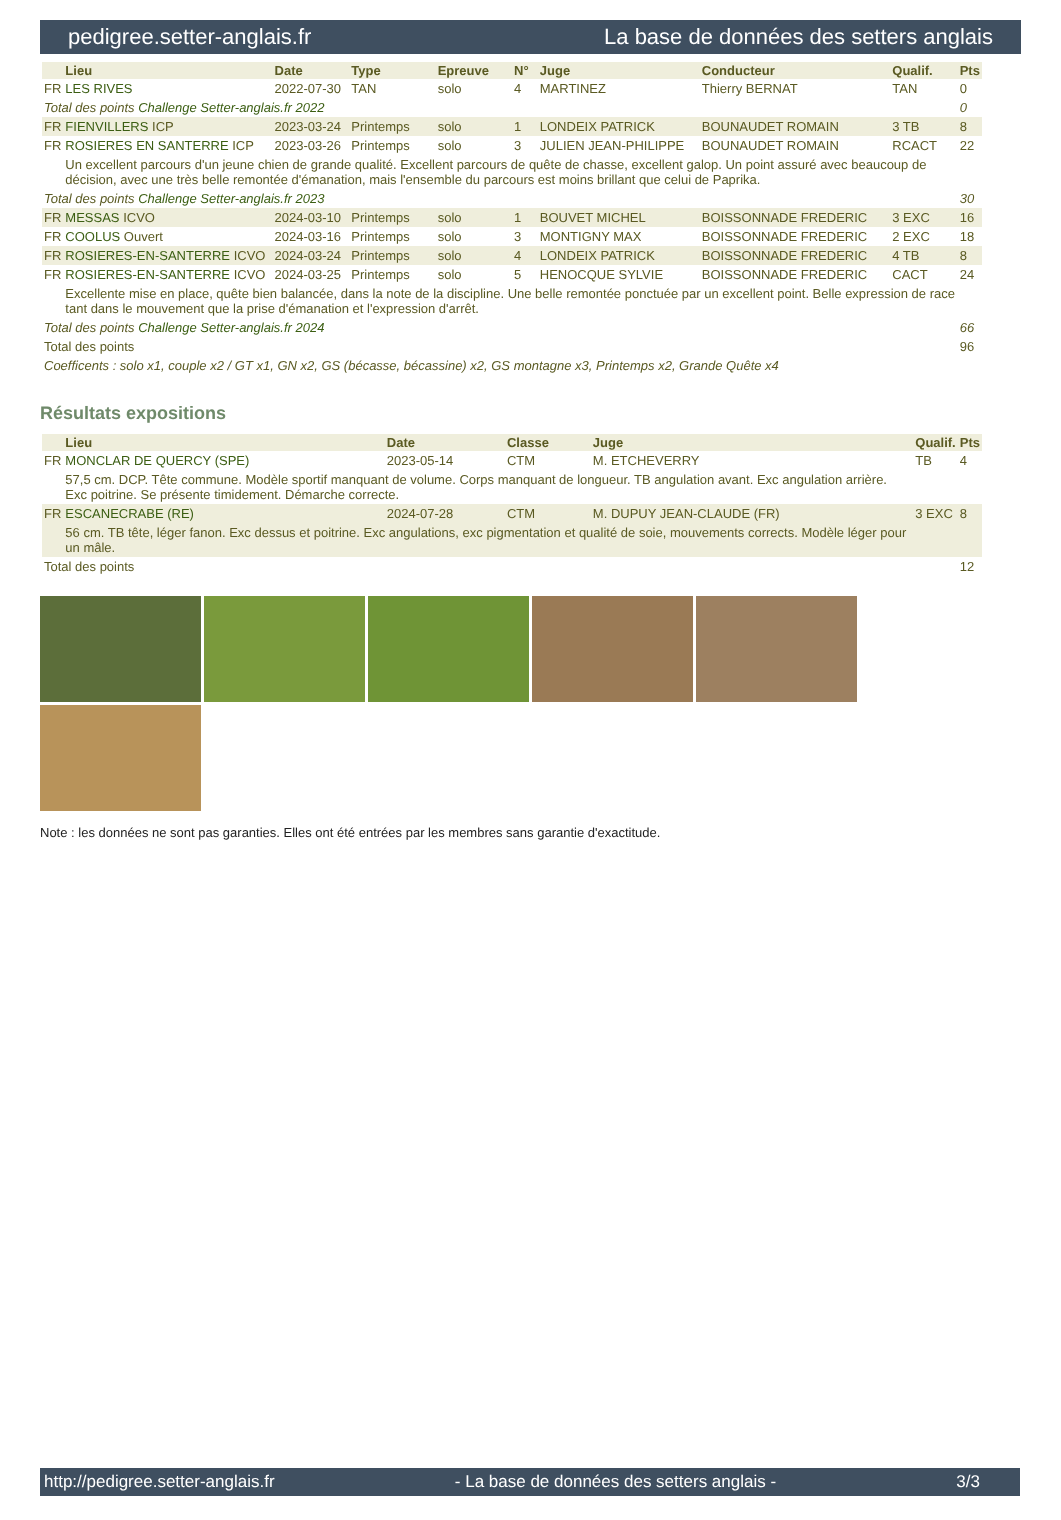pedigree.setter-anglais.fr La base de données des setters anglais
| | Lieu | Date | Type | Epreuve | N° | Juge | Conducteur | Qualif. | Pts |
| --- | --- | --- | --- | --- | --- | --- | --- | --- | --- |
| FR | LES RIVES | 2022-07-30 | TAN | solo | 4 | MARTINEZ | Thierry BERNAT | TAN | 0 |
| Total des points Challenge Setter-anglais.fr 2022 | | | | | | | | | 0 |
| FR | FIENVILLERS ICP | 2023-03-24 | Printemps | solo | 1 | LONDEIX PATRICK | BOUNAUDET ROMAIN | 3 TB | 8 |
| FR | ROSIERES EN SANTERRE ICP | 2023-03-26 | Printemps | solo | 3 | JULIEN JEAN-PHILIPPE | BOUNAUDET ROMAIN | RCACT | 22 |
| | Un excellent parcours d'un jeune chien de grande qualité. Excellent parcours de quête de chasse, excellent galop. Un point assuré avec beaucoup de décision, avec une très belle remontée d'émanation, mais l'ensemble du parcours est moins brillant que celui de Paprika. | | | | | | | | |
| Total des points Challenge Setter-anglais.fr 2023 | | | | | | | | | 30 |
| FR | MESSAS ICVO | 2024-03-10 | Printemps | solo | 1 | BOUVET MICHEL | BOISSONNADE FREDERIC | 3 EXC | 16 |
| FR | COOLUS Ouvert | 2024-03-16 | Printemps | solo | 3 | MONTIGNY MAX | BOISSONNADE FREDERIC | 2 EXC | 18 |
| FR | ROSIERES-EN-SANTERRE ICVO | 2024-03-24 | Printemps | solo | 4 | LONDEIX PATRICK | BOISSONNADE FREDERIC | 4 TB | 8 |
| FR | ROSIERES-EN-SANTERRE ICVO | 2024-03-25 | Printemps | solo | 5 | HENOCQUE SYLVIE | BOISSONNADE FREDERIC | CACT | 24 |
| | Excellente mise en place, quête bien balancée, dans la note de la discipline. Une belle remontée ponctuée par un excellent point. Belle expression de race tant dans le mouvement que la prise d'émanation et l'expression d'arrêt. | | | | | | | | |
| Total des points Challenge Setter-anglais.fr 2024 | | | | | | | | | 66 |
| Total des points | | | | | | | | | 96 |
| Coefficents : solo x1, couple x2 / GT x1, GN x2, GS (bécasse, bécassine) x2, GS montagne x3, Printemps x2, Grande Quête x4 | | | | | | | | | |
Résultats expositions
| | Lieu | Date | Classe | Juge | Qualif. | Pts |
| --- | --- | --- | --- | --- | --- | --- |
| FR | MONCLAR DE QUERCY (SPE) | 2023-05-14 | CTM | M. ETCHEVERRY | TB | 4 |
| | 57,5 cm. DCP. Tête commune. Modèle sportif manquant de volume. Corps manquant de longueur. TB angulation avant. Exc angulation arrière. Exc poitrine. Se présente timidement. Démarche correcte. | | | | | |
| FR | ESCANECRABE (RE) | 2024-07-28 | CTM | M. DUPUY JEAN-CLAUDE (FR) | 3 EXC | 8 |
| | 56 cm. TB tête, léger fanon. Exc dessus et poitrine. Exc angulations, exc pigmentation et qualité de soie, mouvements corrects. Modèle léger pour un mâle. | | | | | |
| Total des points | | | | | | 12 |
Note : les données ne sont pas garanties. Elles ont été entrées par les membres sans garantie d'exactitude.
http://pedigree.setter-anglais.fr - La base de données des setters anglais - 3/3